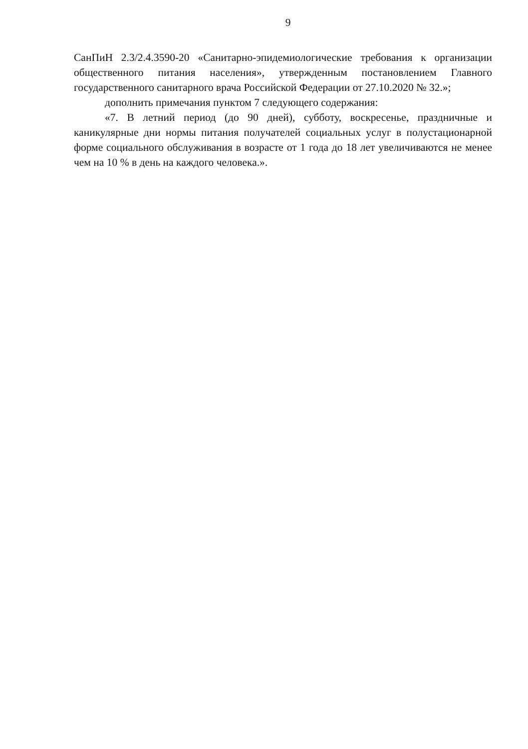9
СанПиН 2.3/2.4.3590-20 «Санитарно-эпидемиологические требования к организации общественного питания населения», утвержденным постановлением Главного государственного санитарного врача Российской Федерации от 27.10.2020 № 32.»;
дополнить примечания пунктом 7 следующего содержания:
«7. В летний период (до 90 дней), субботу, воскресенье, праздничные и каникулярные дни нормы питания получателей социальных услуг в полустационарной форме социального обслуживания в возрасте от 1 года до 18 лет увеличиваются не менее чем на 10 % в день на каждого человека.».